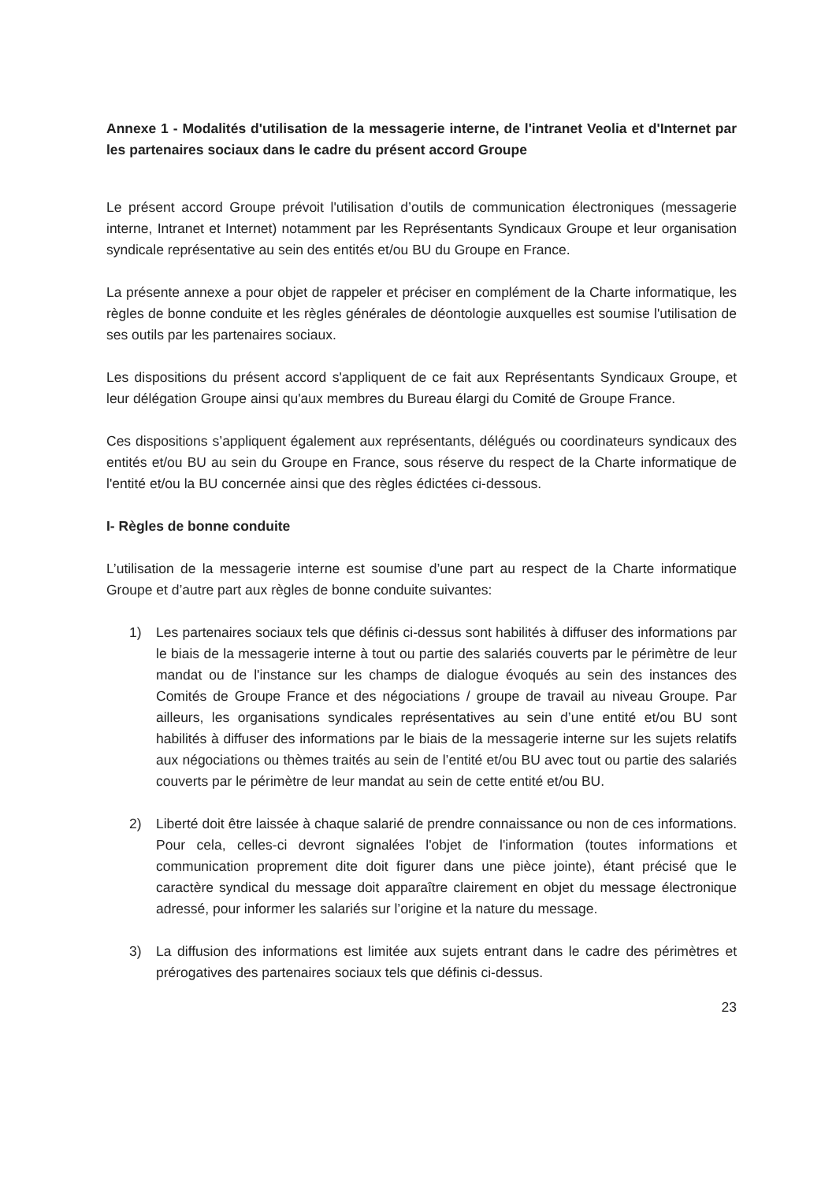Annexe 1 - Modalités d'utilisation de la messagerie interne, de l'intranet Veolia et d'Internet par les partenaires sociaux dans le cadre du présent accord Groupe
Le présent accord Groupe prévoit l'utilisation d’outils de communication électroniques (messagerie interne, Intranet et Internet) notamment par les Représentants Syndicaux Groupe et leur organisation syndicale représentative au sein des entités et/ou BU du Groupe en France.
La présente annexe a pour objet de rappeler et préciser en complément de la Charte informatique, les règles de bonne conduite et les règles générales de déontologie auxquelles est soumise l'utilisation de ses outils par les partenaires sociaux.
Les dispositions du présent accord s'appliquent de ce fait aux Représentants Syndicaux Groupe, et leur délégation Groupe ainsi qu'aux membres du Bureau élargi du Comité de Groupe France.
Ces dispositions s’appliquent également aux représentants, délégués ou coordinateurs syndicaux des entités et/ou BU au sein du Groupe en France, sous réserve du respect de la Charte informatique de l'entité et/ou la BU concernée ainsi que des règles édictées ci-dessous.
I- Règles de bonne conduite
L’utilisation de la messagerie interne est soumise d’une part au respect de la Charte informatique Groupe et d’autre part aux règles de bonne conduite suivantes:
1) Les partenaires sociaux tels que définis ci-dessus sont habilités à diffuser des informations par le biais de la messagerie interne à tout ou partie des salariés couverts par le périmètre de leur mandat ou de l'instance sur les champs de dialogue évoqués au sein des instances des Comités de Groupe France et des négociations / groupe de travail au niveau Groupe. Par ailleurs, les organisations syndicales représentatives au sein d’une entité et/ou BU sont habilités à diffuser des informations par le biais de la messagerie interne sur les sujets relatifs aux négociations ou thèmes traités au sein de l’entité et/ou BU avec tout ou partie des salariés couverts par le périmètre de leur mandat au sein de cette entité et/ou BU.
2) Liberté doit être laissée à chaque salarié de prendre connaissance ou non de ces informations. Pour cela, celles-ci devront signalées l'objet de l'information (toutes informations et communication proprement dite doit figurer dans une pièce jointe), étant précisé que le caractère syndical du message doit apparaître clairement en objet du message électronique adressé, pour informer les salariés sur l’origine et la nature du message.
3) La diffusion des informations est limitée aux sujets entrant dans le cadre des périmètres et prérogatives des partenaires sociaux tels que définis ci-dessus.
23